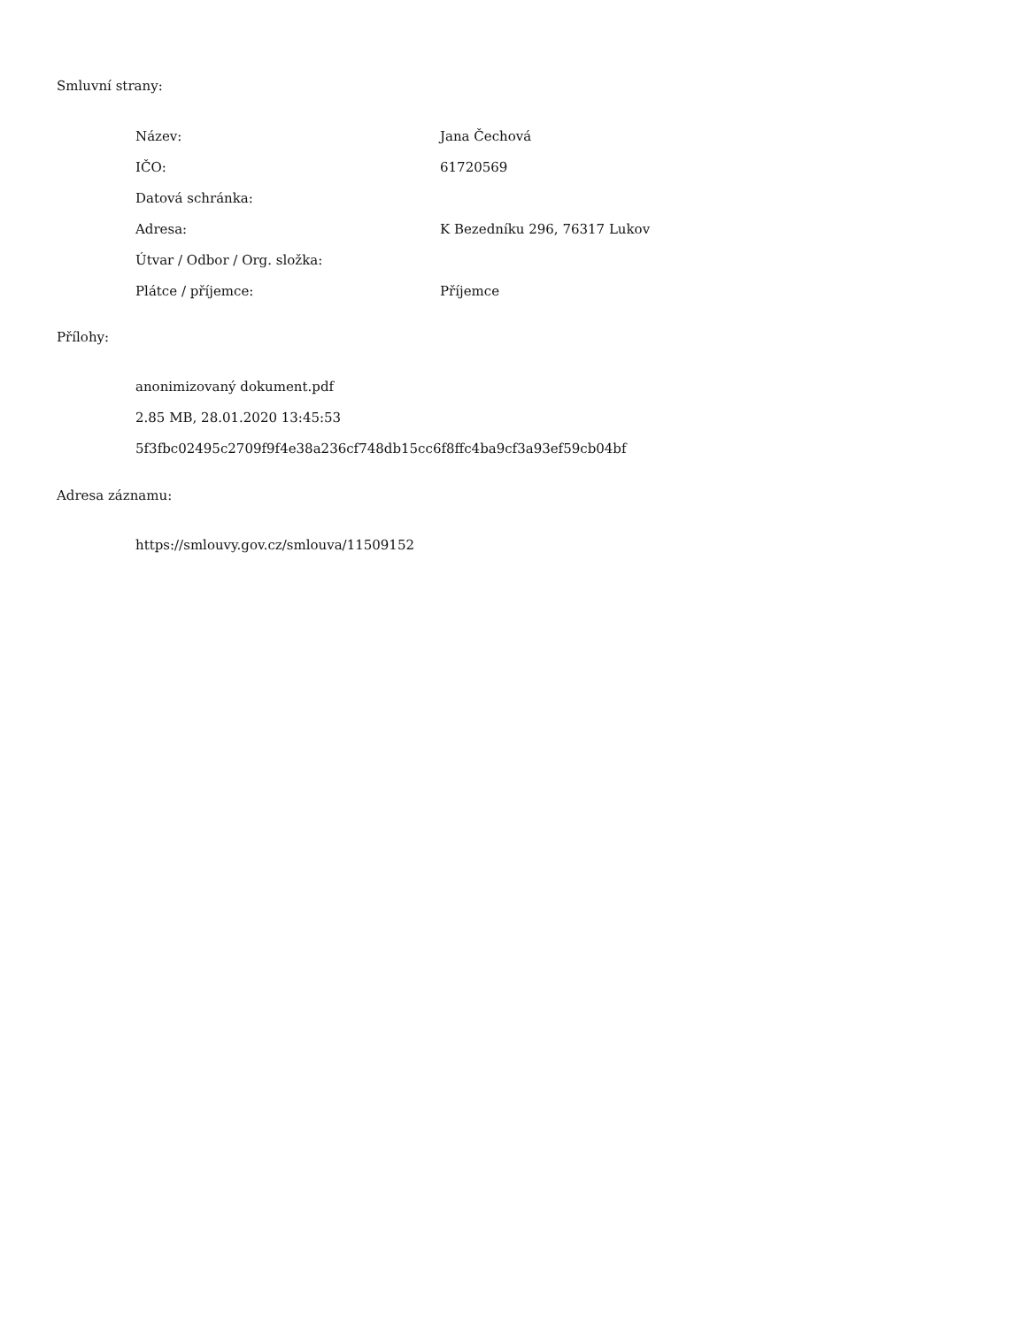Smluvní strany:
| Název: | Jana Čechová |
| IČO: | 61720569 |
| Datová schránka: | |
| Adresa: | K Bezedníku 296, 76317 Lukov |
| Útvar / Odbor / Org. složka: | |
| Plátce / příjemce: | Příjemce |
Přílohy:
anonimizovaný dokument.pdf
2.85 MB, 28.01.2020 13:45:53
5f3fbc02495c2709f9f4e38a236cf748db15cc6f8ffc4ba9cf3a93ef59cb04bf
Adresa záznamu:
https://smlouvy.gov.cz/smlouva/11509152